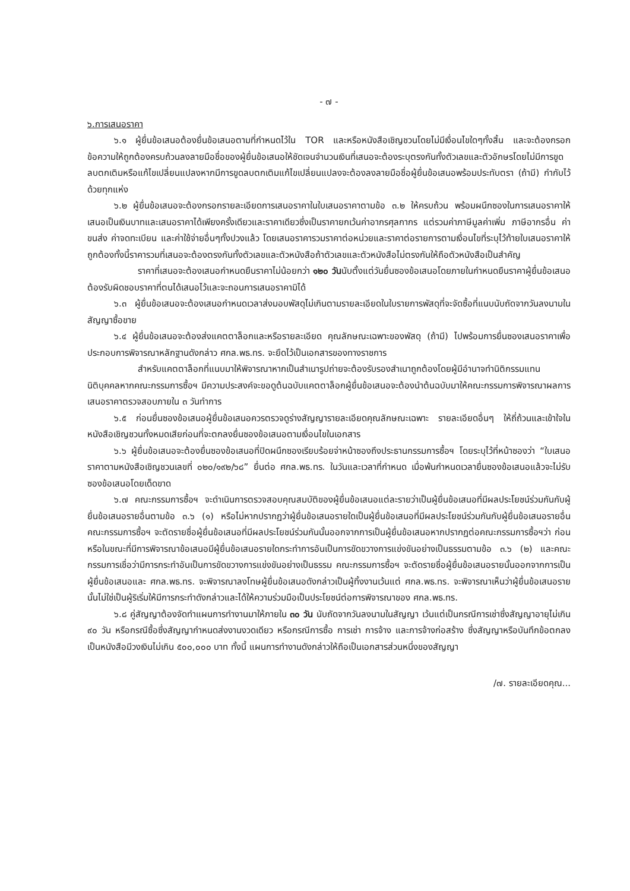- ๗ -
๖.การเสนอราคา
๖.๑ ผู้ยื่นข้อเสนอต้องยื่นข้อเสนอตามที่กำหนดไว้ใน TOR และหรือหนังสือเชิญชวนโดยไม่มีเงื่อนไขใดๆทั้งสิ้น และจะต้องกรอกข้อความให้ถูกต้องครบถ้วนลงลายมือชื่อของผู้ยื่นข้อเสนอให้ชัดเจนจำนวนเงินที่เสนอจะต้องระบุตรงกันทั้งตัวเลขและตัวอักษรโดยไม่มีการขูดลบตกเติมหรือแก้ไขเปลี่ยนแปลงหากมีการขูดลบตกเติมแก้ไขเปลี่ยนแปลงจะต้องลงลายมือชื่อผู้ยื่นข้อเสนอพร้อมประทับตรา (ถ้ามี) กำกับไว้ด้วยทุกแห่ง
๖.๒ ผู้ยื่นข้อเสนอจะต้องกรอกรายละเอียดการเสนอราคาในใบเสนอราคาตามข้อ ๓.๒ ให้ครบถ้วน พร้อมผนึกซองในการเสนอราคาให้เสนอเป็นเงินบาทและเสนอราคาได้เพียงครั้งเดียวและราคาเดียวซึ่งเป็นราคายกเว้นค่าอากรศุลกากร แต่รวมค่าภาษีมูลค่าเพิ่ม ภาษีอากรอื่น ค่าขนส่ง ค่าจดทะเบียน และค่าใช้จ่ายอื่นๆทั้งปวงแล้ว โดยเสนอราคารวมราคาต่อหน่วยและราคาต่อรายการตามเงื่อนไขที่ระบุไว้ท้ายใบเสนอราคาให้ถูกต้องทั้งนี้ราคารวมที่เสนอจะต้องตรงกันทั้งตัวเลขและตัวหนังสือถ้าตัวเลขและตัวหนังสือไม่ตรงกันให้ถือตัวหนังสือเป็นสำคัญ
ราคาที่เสนอจะต้องเสนอกำหนดยืนราคาไม่น้อยกว่า ๑๒๐ วันนับตั้งแต่วันยื่นซองข้อเสนอโดยภายในกำหนดยืนราคาผู้ยื่นข้อเสนอต้องรับผิดชอบราคาที่ตนได้เสนอไว้และจะถอนการเสนอราคามิได้
๖.๓ ผู้ยื่นข้อเสนอจะต้องเสนอกำหนดเวลาส่งมอบพัสดุไม่เกินตามรายละเอียดในใบรายการพัสดุที่จะจัดซื้อที่แนบนับถัดจากวันลงนามในสัญญาซื้อขาย
๖.๔ ผู้ยื่นข้อเสนอจะต้องส่งแคตตาล็อกและหรือรายละเอียด คุณลักษณะเฉพาะของพัสดุ (ถ้ามี) ไปพร้อมการยื่นซองเสนอราคาเพื่อประกอบการพิจารณาหลักฐานดังกล่าว ศกล.พธ.ทร. จะยึดไว้เป็นเอกสารของทางราชการ
สำหรับแคตตาล็อกที่แนบมาให้พิจารณาหากเป็นสำเนารูปถ่ายจะต้องรับรองสำเนาถูกต้องโดยผู้มีอำนาจทำนิติกรรมแทนนิติบุคคลหากคณะกรรมการซื้อฯ มีความประสงค์จะขอดูต้นฉบับแคตตาล็อกผู้ยื่นข้อเสนอจะต้องนำต้นฉบับมาให้คณะกรรมการพิจารณาผลการเสนอราคาตรวจสอบภายใน ๓ วันทำการ
๖.๕ ก่อนยื่นซองข้อเสนอผู้ยื่นข้อเสนอควรตรวจดูร่างสัญญารายละเอียดคุณลักษณะเฉพาะ รายละเอียดอื่นๆ ให้ถี่ถ้วนและเข้าใจในหนังสือเชิญชวนทั้งหมดเสียก่อนที่จะตกลงยื่นซองข้อเสนอตามเงื่อนไขในเอกสาร
๖.๖ ผู้ยื่นข้อเสนอจะต้องยื่นซองข้อเสนอที่ปิดผนึกซองเรียบร้อยจ่าหน้าซองถึงประธานกรรมการซื้อฯ โดยระบุไว้ที่หน้าซองว่า “ใบเสนอราคาตามหนังสือเชิญชวนเลขที่ ๐๒๐/๑๙๒/๖๘” ยื่นต่อ ศกล.พธ.ทร. ในวันและเวลาที่กำหนด เมื่อพ้นกำหนดเวลายื่นซองข้อเสนอแล้วจะไม่รับซองข้อเสนอโดยเด็ดขาด
๖.๗ คณะกรรมการซื้อฯ จะดำเนินการตรวจสอบคุณสมบัติของผู้ยื่นข้อเสนอแต่ละรายว่าเป็นผู้ยื่นข้อเสนอที่มีผลประโยชน์ร่วมกันกับผู้ยื่นข้อเสนอรายอื่นตามข้อ ๓.๖ (๑) หรือไม่หากปรากฏว่าผู้ยื่นข้อเสนอรายใดเป็นผู้ยื่นข้อเสนอที่มีผลประโยชน์ร่วมกันกับผู้ยื่นข้อเสนอรายอื่นคณะกรรมการซื้อฯ จะตัดรายชื่อผู้ยื่นข้อเสนอที่มีผลประโยชน์ร่วมกันนั้นออกจากการเป็นผู้ยื่นข้อเสนอหากปรากฏต่อคณะกรรมการซื้อฯว่า ก่อนหรือในขณะที่มีการพิจารณาข้อเสนอมีผู้ยื่นข้อเสนอรายใดกระทำการอันเป็นการขัดขวางการแข่งขันอย่างเป็นธรรมตามข้อ ๓.๖ (๒) และคณะกรรมการเชื่อว่ามีการกระทำอันเป็นการขัดขวางการแข่งขันอย่างเป็นธรรม คณะกรรมการซื้อฯ จะตัดรายชื่อผู้ยื่นข้อเสนอรายนั้นออกจากการเป็นผู้ยื่นข้อเสนอและ ศกล.พธ.ทร. จะพิจารณาลงโทษผู้ยื่นข้อเสนอดังกล่าวเป็นผู้ทิ้งงานเว้นแต่ ศกล.พธ.ทร. จะพิจารณาเห็นว่าผู้ยื่นข้อเสนอรายนั้นไม่ใช่เป็นผู้ริเริ่มให้มีการกระทำดังกล่าวและได้ให้ความร่วมมือเป็นประโยชน์ต่อการพิจารณาของ ศกล.พธ.ทร.
๖.๘ คู่สัญญาต้องจัดทำแผนการทำงานมาให้ภายใน ๓๐ วัน นับถัดจากวันลงนามในสัญญา เว้นแต่เป็นกรณีการเช่าซึ่งสัญญาอายุไม่เกิน ๙๐ วัน หรือกรณีซื้อซึ่งสัญญากำหนดส่งงานงวดเดียว หรือกรณีการซื้อ การเช่า การจ้าง และการจ้างก่อสร้าง ซึ่งสัญญาหรือบันทึกข้อตกลงเป็นหนังสือมีวงเงินไม่เกิน ๕๐๐,๐๐๐ บาท ทั้งนี้ แผนการทำงานดังกล่าวให้ถือเป็นเอกสารส่วนหนึ่งของสัญญา
/๗. รายละเอียดคุณ...